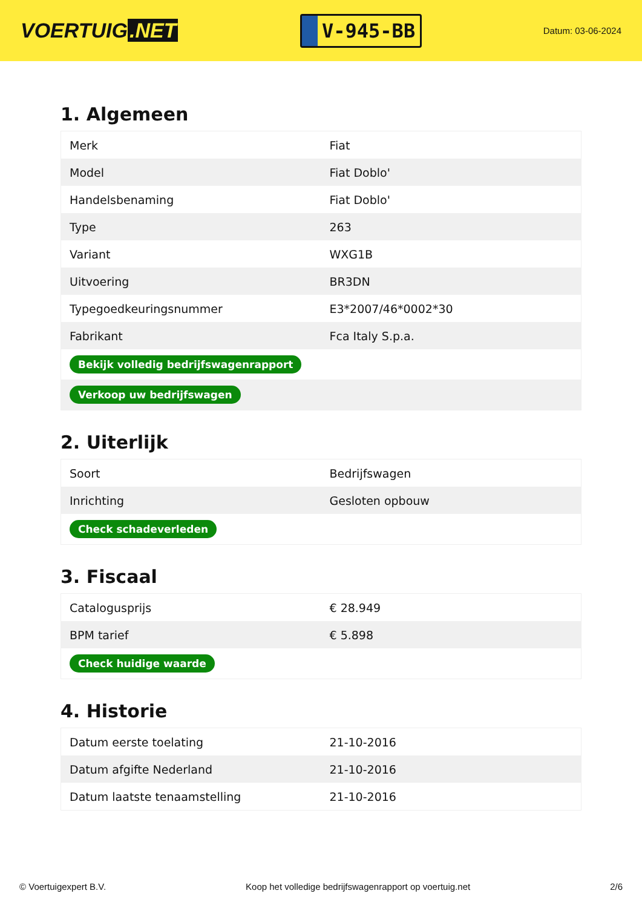VOERTUIG.NET
V-945-BB
Datum: 03-06-2024
1. Algemeen
| Merk | Fiat |
| Model | Fiat Doblo' |
| Handelsbenaming | Fiat Doblo' |
| Type | 263 |
| Variant | WXG1B |
| Uitvoering | BR3DN |
| Typegoedkeuringsnummer | E3*2007/46*0002*30 |
| Fabrikant | Fca Italy S.p.a. |
| Bekijk volledig bedrijfswagenrapport | |
| Verkoop uw bedrijfswagen | |
2. Uiterlijk
| Soort | Bedrijfswagen |
| Inrichting | Gesloten opbouw |
| Check schadeverleden | |
3. Fiscaal
| Catalogusprijs | € 28.949 |
| BPM tarief | € 5.898 |
| Check huidige waarde | |
4. Historie
| Datum eerste toelating | 21-10-2016 |
| Datum afgifte Nederland | 21-10-2016 |
| Datum laatste tenaamstelling | 21-10-2016 |
© Voertuigexpert B.V. Koop het volledige bedrijfswagenrapport op voertuig.net 2/6